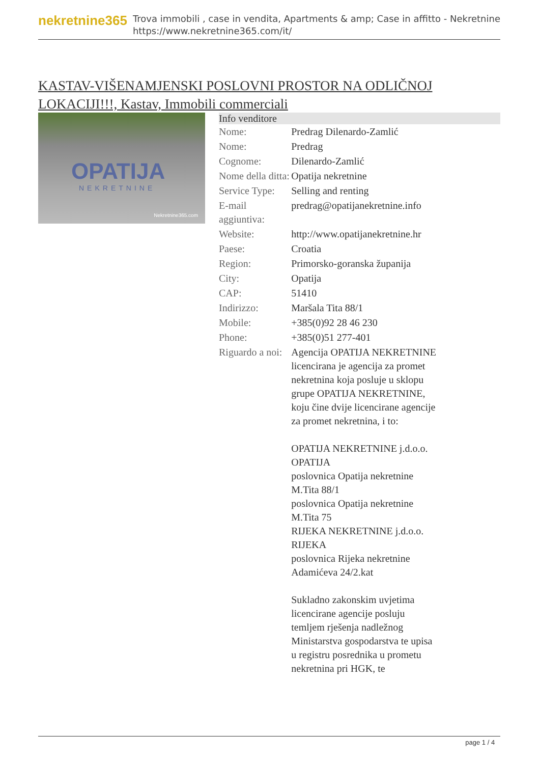nekretnine365
Trova immobili , case in vendita, Apartments & amp; Case in affitto - Nekretnine
https://www.nekretnine365.com/it/
KASTAV-VIŠENAMJENSKI POSLOVNI PROSTOR NA ODLIČNOJ LOKACIJI!!!, Kastav, Immobili commerciali
OPATIJA
NEKRETNINE
Nekretnine365.com
| Info venditore | |
| --- | --- |
| Nome: | Predrag Dilenardo-Zamlić |
| Nome: | Predrag |
| Cognome: | Dilenardo-Zamlić |
| Nome della ditta: | Opatija nekretnine |
| Service Type: | Selling and renting |
| E-mail aggiuntiva: | predrag@opatijanekretnine.info |
| Website: | http://www.opatijanekretnine.hr |
| Paese: | Croatia |
| Region: | Primorsko-goranska županija |
| City: | Opatija |
| CAP: | 51410 |
| Indirizzo: | Maršala Tita 88/1 |
| Mobile: | +385(0)92 28 46 230 |
| Phone: | +385(0)51 277-401 |
| Riguardo a noi: | Agencija OPATIJA NEKRETNINE licencirana je agencija za promet nekretnina koja posluje u sklopu grupe OPATIJA NEKRETNINE, koju čine dvije licencirane agencije za promet nekretnina, i to: OPATIJA NEKRETNINE j.d.o.o. OPATIJA poslovnica Opatija nekretnine M.Tita 88/1 poslovnica Opatija nekretnine M.Tita 75 RIJEKA NEKRETNINE j.d.o.o. RIJEKA poslovnica Rijeka nekretnine Adamićeva 24/2.kat Sukladno zakonskim uvjetima licencirane agencije posluju temljem rješenja nadležnog Ministarstva gospodarstva te upisa u registru posrednika u prometu nekretnina pri HGK, te |
page 1 / 4